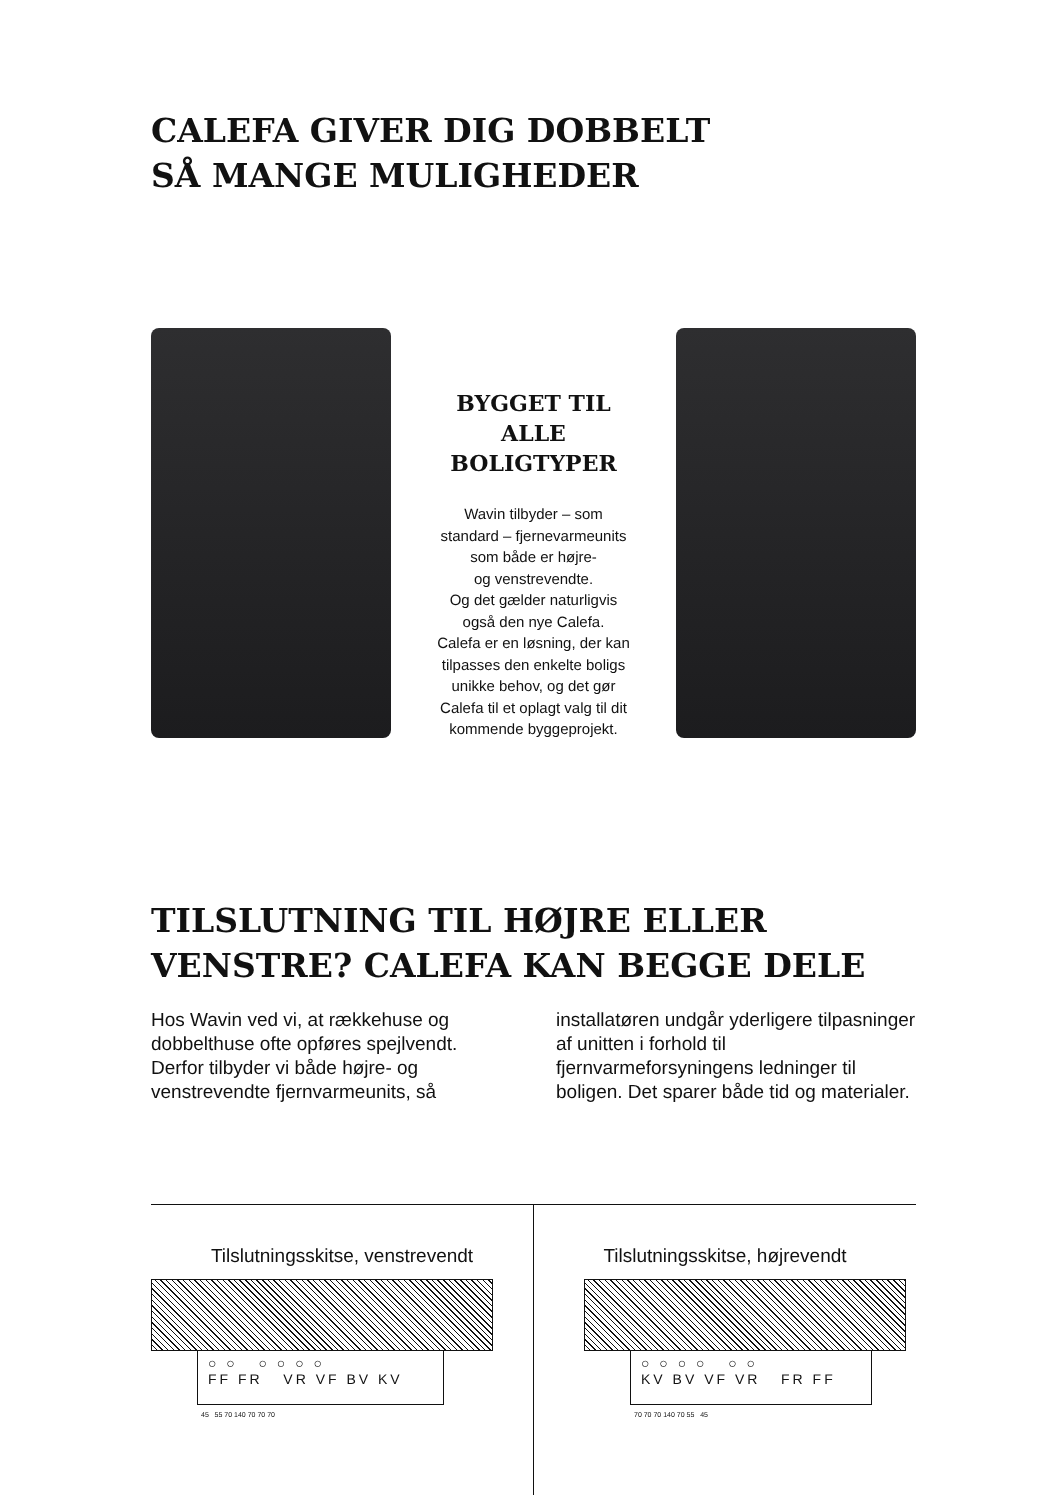CALEFA GIVER DIG DOBBELT
SÅ MANGE MULIGHEDER
BYGGET TIL
ALLE
BOLIGTYPER
Wavin tilbyder – som
standard – fjernevarmeunits
som både er højre-
og venstrevendte.
Og det gælder naturligvis
også den nye Calefa.
Calefa er en løsning, der kan
tilpasses den enkelte boligs
unikke behov, og det gør
Calefa til et oplagt valg til dit
kommende byggeprojekt.
TILSLUTNING TIL HØJRE ELLER
VENSTRE? CALEFA KAN BEGGE DELE
Hos Wavin ved vi, at rækkehuse og dobbelthuse ofte opføres spejlvendt. Derfor tilbyder vi både højre- og venstrevendte fjernvarmeunits, så
installatøren undgår yderligere tilpasninger af unitten i forhold til fjernvarmeforsyningens ledninger til boligen. Det sparer både tid og materialer.
Tilslutningsskitse, venstrevendt
○ ○ ○ ○ ○ ○
FF FR VR VF BV KV
45 55 70 140 70 70 70
Tilslutningsskitse, højrevendt
○ ○ ○ ○ ○ ○
KV BV VF VR FR FF
70 70 70 140 70 55 45